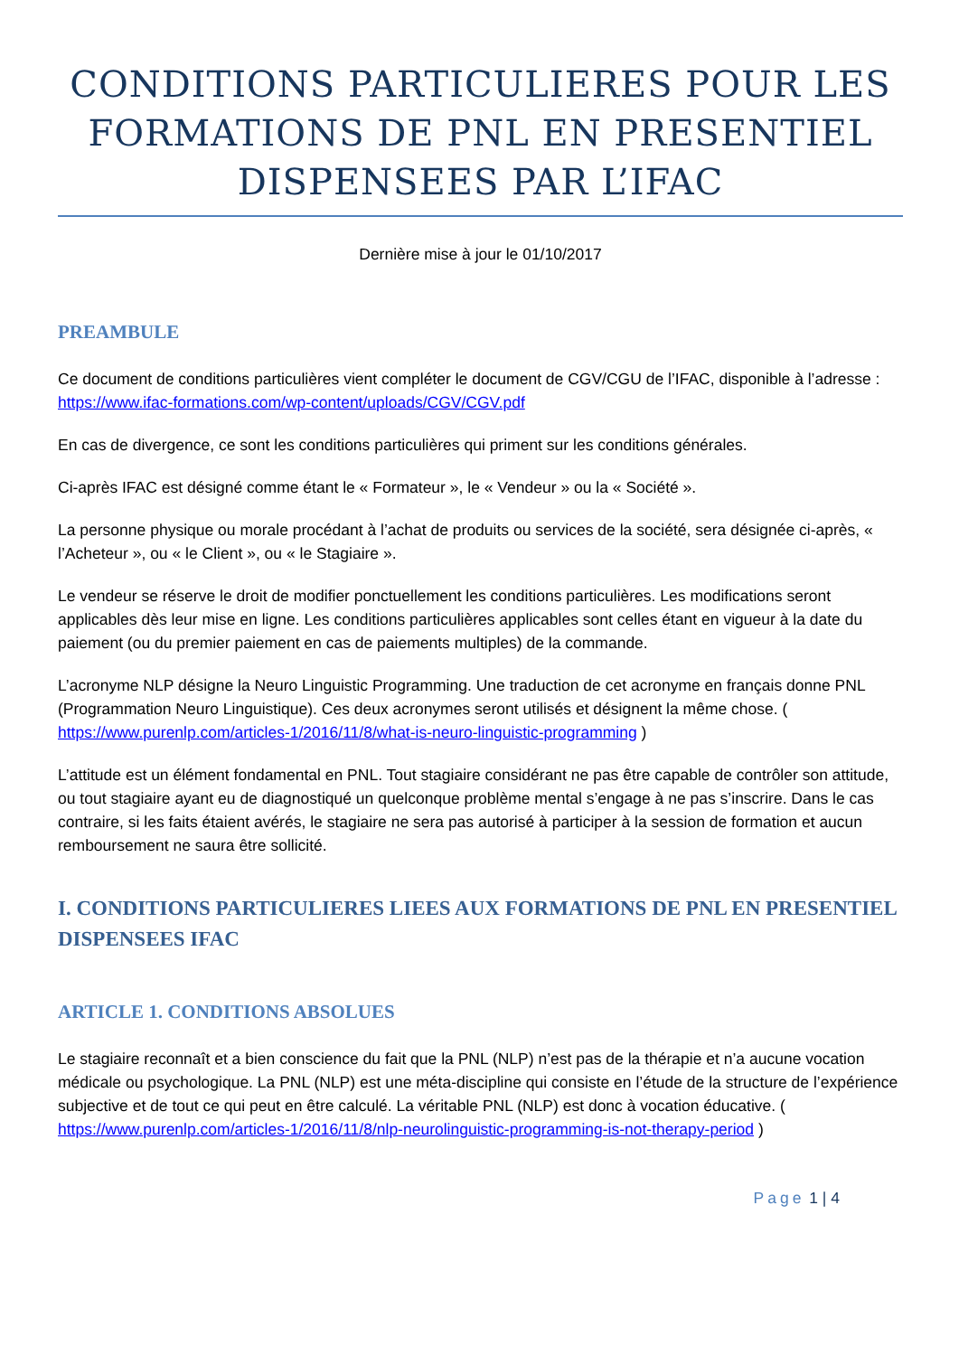CONDITIONS PARTICULIERES POUR LES FORMATIONS DE PNL EN PRESENTIEL DISPENSEES PAR L’IFAC
Dernière mise à jour le 01/10/2017
PREAMBULE
Ce document de conditions particulières vient compléter le document de CGV/CGU de l’IFAC, disponible à l’adresse :
https://www.ifac-formations.com/wp-content/uploads/CGV/CGV.pdf
En cas de divergence, ce sont les conditions particulières qui priment sur les conditions générales.
Ci-après IFAC est désigné comme étant le « Formateur », le « Vendeur » ou la « Société ».
La personne physique ou morale procédant à l’achat de produits ou services de la société, sera désignée ci-après, « l’Acheteur », ou « le Client », ou « le Stagiaire ».
Le vendeur se réserve le droit de modifier ponctuellement les conditions particulières. Les modifications seront applicables dès leur mise en ligne. Les conditions particulières applicables sont celles étant en vigueur à la date du paiement (ou du premier paiement en cas de paiements multiples) de la commande.
L’acronyme NLP désigne la Neuro Linguistic Programming. Une traduction de cet acronyme en français donne PNL (Programmation Neuro Linguistique). Ces deux acronymes seront utilisés et désignent la même chose. ( https://www.purenlp.com/articles-1/2016/11/8/what-is-neuro-linguistic-programming )
L’attitude est un élément fondamental en PNL. Tout stagiaire considérant ne pas être capable de contrôler son attitude, ou tout stagiaire ayant eu de diagnostiqué un quelconque problème mental s’engage à ne pas s’inscrire. Dans le cas contraire, si les faits étaient avérés, le stagiaire ne sera pas autorisé à participer à la session de formation et aucun remboursement ne saura être sollicité.
I. CONDITIONS PARTICULIERES LIEES AUX FORMATIONS DE PNL EN PRESENTIEL DISPENSEES IFAC
ARTICLE 1. CONDITIONS ABSOLUES
Le stagiaire reconnaît et a bien conscience du fait que la PNL (NLP) n’est pas de la thérapie et n’a aucune vocation médicale ou psychologique. La PNL (NLP) est une méta-discipline qui consiste en l’étude de la structure de l’expérience subjective et de tout ce qui peut en être calculé. La véritable PNL (NLP) est donc à vocation éducative. ( https://www.purenlp.com/articles-1/2016/11/8/nlp-neurolinguistic-programming-is-not-therapy-period )
Page 1 | 4